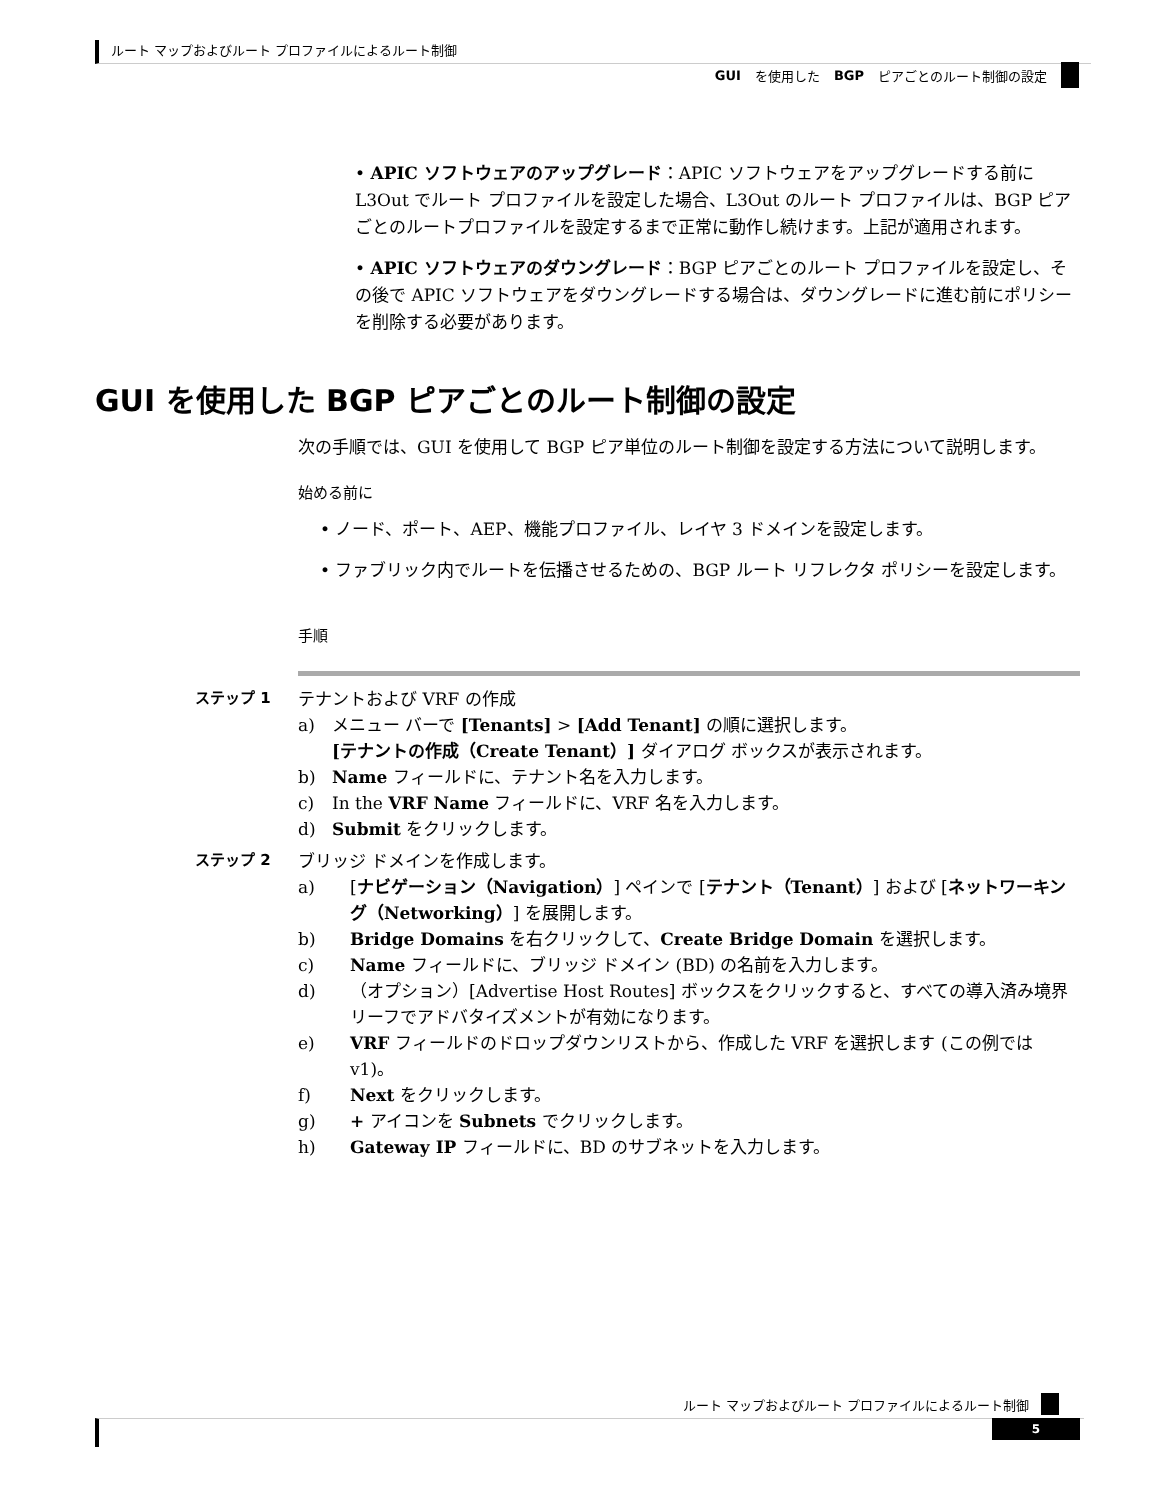ルート マップおよびルート プロファイルによるルート制御
GUI を使用した BGP ピアごとのルート制御の設定
• APIC ソフトウェアのアップグレード：APIC ソフトウェアをアップグレードする前に L3Out でルート プロファイルを設定した場合、L3Out のルート プロファイルは、BGP ピアごとのルートプロファイルを設定するまで正常に動作し続けます。上記が適用されます。
• APIC ソフトウェアのダウングレード：BGP ピアごとのルート プロファイルを設定し、その後で APIC ソフトウェアをダウングレードする場合は、ダウングレードに進む前にポリシーを削除する必要があります。
GUI を使用した BGP ピアごとのルート制御の設定
次の手順では、GUI を使用して BGP ピア単位のルート制御を設定する方法について説明します。
始める前に
• ノード、ポート、AEP、機能プロファイル、レイヤ 3 ドメインを設定します。
• ファブリック内でルートを伝播させるための、BGP ルート リフレクタ ポリシーを設定します。
手順
ステップ 1 テナントおよび VRF の作成
a) メニュー バーで [Tenants] > [Add Tenant] の順に選択します。
[テナントの作成（Create Tenant）] ダイアログ ボックスが表示されます。
b) Name フィールドに、テナント名を入力します。
c) In the VRF Name フィールドに、VRF 名を入力します。
d) Submit をクリックします。
ステップ 2 ブリッジ ドメインを作成します。
a) [ナビゲーション（Navigation）] ペインで [テナント（Tenant）] および [ネットワーキング（Networking）] を展開します。
b) Bridge Domains を右クリックして、Create Bridge Domain を選択します。
c) Name フィールドに、ブリッジ ドメイン (BD) の名前を入力します。
d) （オプション）[Advertise Host Routes] ボックスをクリックすると、すべての導入済み境界リーフでアドバタイズメントが有効になります。
e) VRF フィールドのドロップダウンリストから、作成した VRF を選択します (この例では v1)。
f) Next をクリックします。
g) + アイコンを Subnets でクリックします。
h) Gateway IP フィールドに、BD のサブネットを入力します。
ルート マップおよびルート プロファイルによるルート制御
5